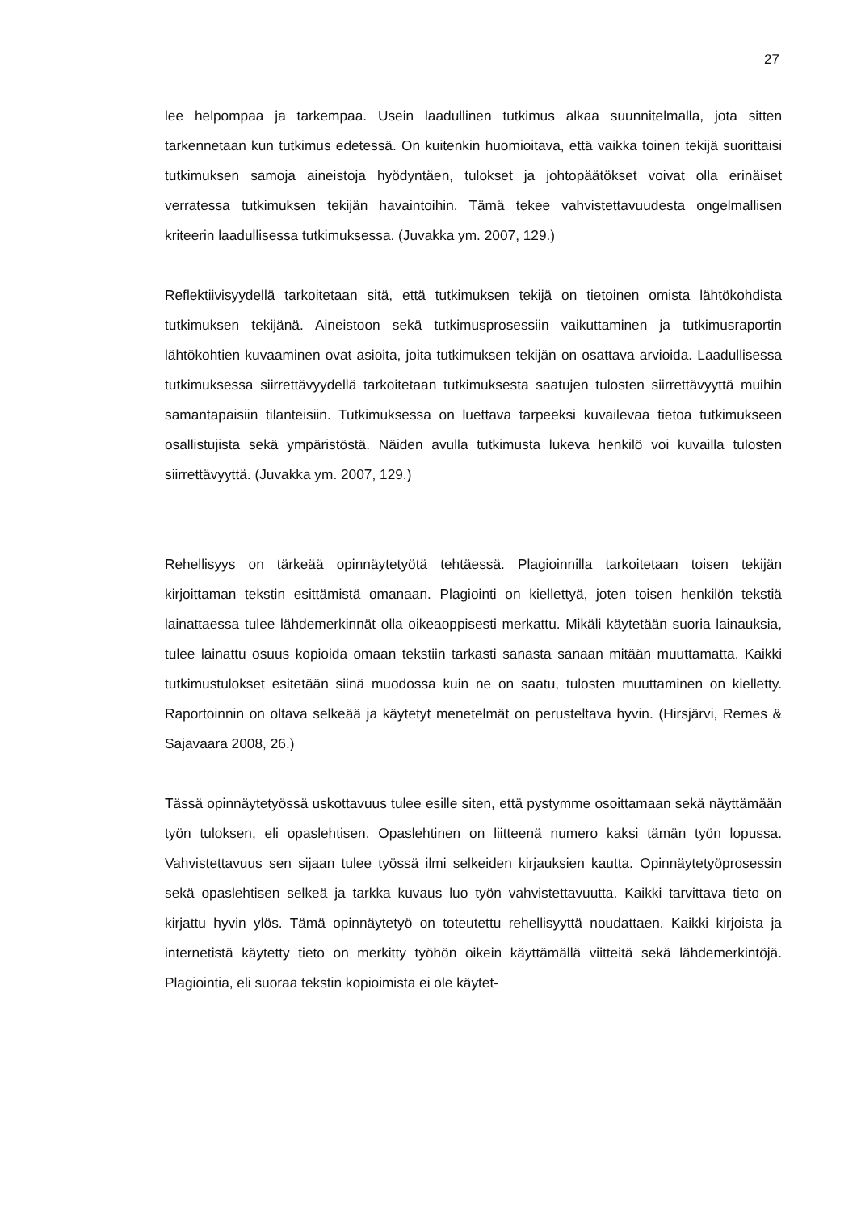27
lee helpompaa ja tarkempaa. Usein laadullinen tutkimus alkaa suunnitelmalla, jota sitten tarkennetaan kun tutkimus edetessä. On kuitenkin huomioitava, että vaikka toinen tekijä suorittaisi tutkimuksen samoja aineistoja hyödyntäen, tulokset ja johtopäätökset voivat olla erinäiset verratessa tutkimuksen tekijän havaintoihin. Tämä tekee vahvistettavuudesta ongelmallisen kriteerin laadullisessa tutkimuksessa. (Juvakka ym. 2007, 129.)
Reflektiivisyydellä tarkoitetaan sitä, että tutkimuksen tekijä on tietoinen omista lähtökohdista tutkimuksen tekijänä. Aineistoon sekä tutkimusprosessiin vaikuttaminen ja tutkimusraportin lähtökohtien kuvaaminen ovat asioita, joita tutkimuksen tekijän on osattava arvioida. Laadullisessa tutkimuksessa siirrettävyydellä tarkoitetaan tutkimuksesta saatujen tulosten siirrettävyyttä muihin samantapaisiin tilanteisiin. Tutkimuksessa on luettava tarpeeksi kuvailevaa tietoa tutkimukseen osallistujista sekä ympäristöstä. Näiden avulla tutkimusta lukeva henkilö voi kuvailla tulosten siirrettävyyttä. (Juvakka ym. 2007, 129.)
Rehellisyys on tärkeää opinnäytetyötä tehtäessä. Plagioinnilla tarkoitetaan toisen tekijän kirjoittaman tekstin esittämistä omanaan. Plagiointi on kiellettyä, joten toisen henkilön tekstiä lainattaessa tulee lähdemerkinnät olla oikeaoppisesti merkattu. Mikäli käytetään suoria lainauksia, tulee lainattu osuus kopioida omaan tekstiin tarkasti sanasta sanaan mitään muuttamatta. Kaikki tutkimustulokset esitetään siinä muodossa kuin ne on saatu, tulosten muuttaminen on kielletty. Raportoinnin on oltava selkeää ja käytetyt menetelmät on perusteltava hyvin. (Hirsjärvi, Remes & Sajavaara 2008, 26.)
Tässä opinnäytetyössä uskottavuus tulee esille siten, että pystymme osoittamaan sekä näyttämään työn tuloksen, eli opaslehtisen. Opaslehtinen on liitteenä numero kaksi tämän työn lopussa. Vahvistettavuus sen sijaan tulee työssä ilmi selkeiden kirjauksien kautta. Opinnäytetyöprosessin sekä opaslehtisen selkeä ja tarkka kuvaus luo työn vahvistettavuutta. Kaikki tarvittava tieto on kirjattu hyvin ylös. Tämä opinnäytetyö on toteutettu rehellisyyttä noudattaen. Kaikki kirjoista ja internetistä käytetty tieto on merkitty työhön oikein käyttämällä viitteitä sekä lähdemerkintöjä. Plagiointia, eli suoraa tekstin kopioimista ei ole käytet-